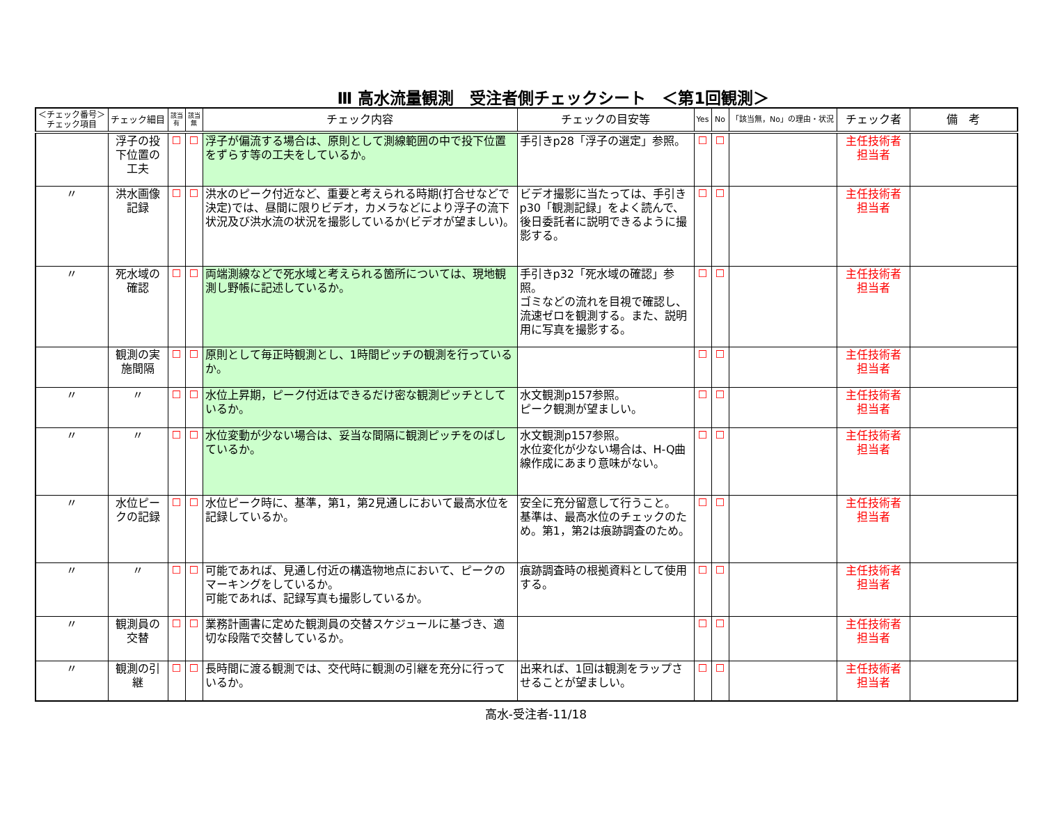Ⅲ 高水流量観測　受注者側チェックシート　＜第1回観測＞
| ＜チェック番号＞ チェック項目 | チェック細目 | 該当 有 | 該当 無 | チェック内容 | チェックの目安等 | Yes | No | 「該当無，No」の理由・状況 | チェック者 | 備 考 |
| --- | --- | --- | --- | --- | --- | --- | --- | --- | --- | --- |
| | 浮子の投下位置の工夫 | ☐ | ☐ | 浮子が偏流する場合は、原則として測線範囲の中で投下位置をずらす等の工夫をしているか。 | 手引きp28「浮子の選定」参照。 | ☐ | ☐ | | 主任技術者 担当者 | |
| 〃 | 洪水画像記録 | ☐ | ☐ | 洪水のピーク付近など、重要と考えられる時期(打合せなどで決定)では、昼間に限りビデオ，カメラなどにより浮子の流下状況及び洪水流の状況を撮影しているか(ビデオが望ましい)。 | ビデオ撮影に当たっては、手引きp30「観測記録」をよく読んで、後日委託者に説明できるように撮影する。 | ☐ | ☐ | | 主任技術者 担当者 | |
| 〃 | 死水域の確認 | ☐ | ☐ | 両端測線などで死水域と考えられる箇所については、現地観測し野帳に記述しているか。 | 手引きp32「死水域の確認」参照。 ゴミなどの流れを目視で確認し、流速ゼロを観測する。また、説明用に写真を撮影する。 | ☐ | ☐ | | 主任技術者 担当者 | |
| | 観測の実施間隔 | ☐ | ☐ | 原則として毎正時観測とし、1時間ピッチの観測を行っているか。 | | ☐ | ☐ | | 主任技術者 担当者 | |
| 〃 | 〃 | ☐ | ☐ | 水位上昇期，ピーク付近はできるだけ密な観測ピッチとしているか。 | 水文観測p157参照。 ピーク観測が望ましい。 | ☐ | ☐ | | 主任技術者 担当者 | |
| 〃 | 〃 | ☐ | ☐ | 水位変動が少ない場合は、妥当な間隔に観測ピッチをのばしているか。 | 水文観測p157参照。 水位変化が少ない場合は、H-Q曲線作成にあまり意味がない。 | ☐ | ☐ | | 主任技術者 担当者 | |
| 〃 | 水位ピークの記録 | ☐ | ☐ | 水位ピーク時に、基準，第1，第2見通しにおいて最高水位を記録しているか。 | 安全に充分留意して行うこと。 基準は、最高水位のチェックのため。第1，第2は痕跡調査のため。 | ☐ | ☐ | | 主任技術者 担当者 | |
| 〃 | 〃 | ☐ | ☐ | 可能であれば、見通し付近の構造物地点において、ピークのマーキングをしているか。 可能であれば、記録写真も撮影しているか。 | 痕跡調査時の根拠資料として使用する。 | ☐ | ☐ | | 主任技術者 担当者 | |
| 〃 | 観測員の交替 | ☐ | ☐ | 業務計画書に定めた観測員の交替スケジュールに基づき、適切な段階で交替しているか。 | | ☐ | ☐ | | 主任技術者 担当者 | |
| 〃 | 観測の引継 | ☐ | ☐ | 長時間に渡る観測では、交代時に観測の引継を充分に行っているか。 | 出来れば、1回は観測をラップさせることが望ましい。 | ☐ | ☐ | | 主任技術者 担当者 | |
高水-受注者-11/18